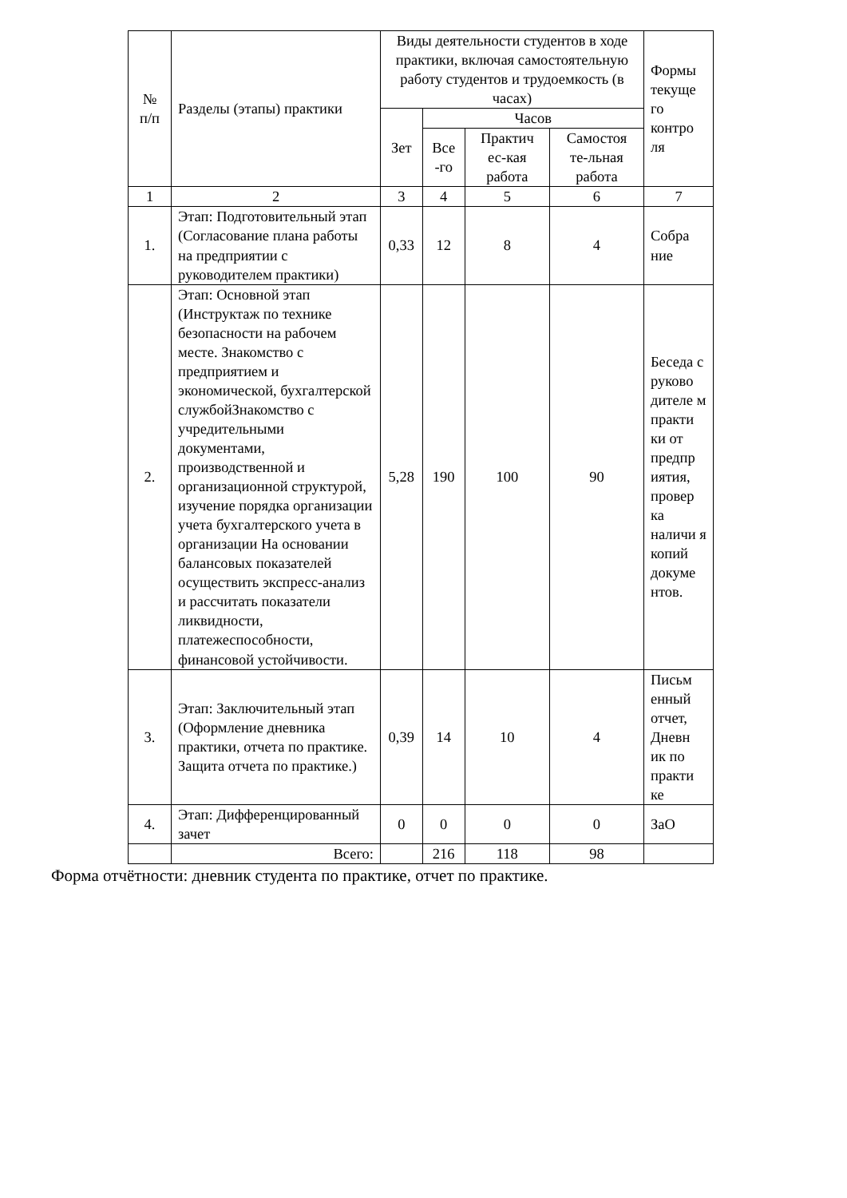| № п/п | Разделы (этапы) практики | Виды деятельности студентов в ходе практики, включая самостоятельную работу студентов и трудоемкость (в часах) | | | | Формы текуще го контро ля |
| --- | --- | --- | --- | --- | --- | --- |
| | | Зет | Часов | | | |
| | | | Все -го | Практич ес-кая работа | Самостоя те-льная работа | |
| 1 | 2 | 3 | 4 | 5 | 6 | 7 |
| 1. | Этап: Подготовительный этап (Согласование плана работы на предприятии с руководителем практики) | 0,33 | 12 | 8 | 4 | Собра ние |
| 2. | Этап: Основной этап (Инструктаж по технике безопасности на рабочем месте. Знакомство с предприятием и экономической, бухгалтерской службойЗнакомство с учредительными документами, производственной и организационной структурой, изучение порядка организации учета бухгалтерского учета в организации На основании балансовых показателей осуществить экспресс-анализ и рассчитать показатели ликвидности, платежеспособности, финансовой устойчивости. | 5,28 | 190 | 100 | 90 | Беседа с руково дителе м практи ки от предпр иятия, провер ка наличи я копий докуме нтов. |
| 3. | Этап: Заключительный этап (Оформление дневника практики, отчета по практике. Защита отчета по практике.) | 0,39 | 14 | 10 | 4 | Письм енный отчет, Дневн ик по практи ке |
| 4. | Этап: Дифференцированный зачет | 0 | 0 | 0 | 0 | ЗаО |
| | Всего: | | 216 | 118 | 98 | |
Форма отчётности: дневник студента по практике, отчет по практике.